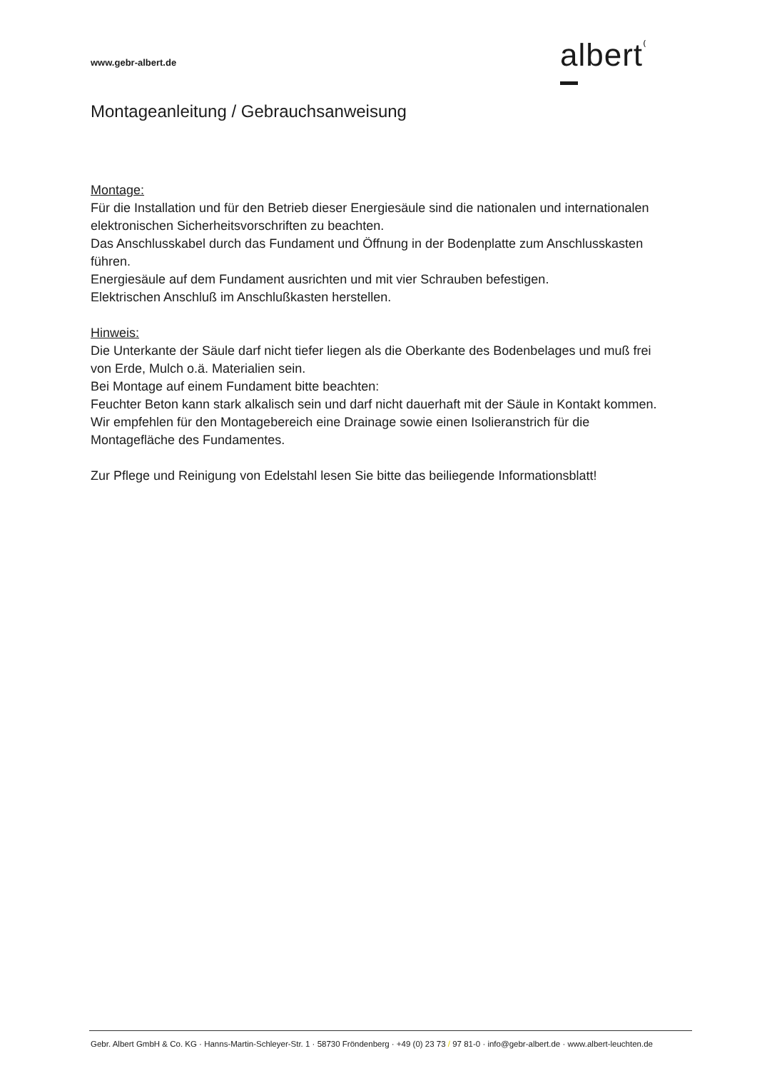www.gebr-albert.de albert⁽
Montageanleitung / Gebrauchsanweisung
Montage:
Für die Installation und für den Betrieb dieser Energiesäule sind die nationalen und internationalen elektronischen Sicherheitsvorschriften zu beachten.
Das Anschlusskabel durch das Fundament und Öffnung in der Bodenplatte zum Anschlusskasten führen.
Energiesäule auf dem Fundament ausrichten und mit vier Schrauben befestigen.
Elektrischen Anschluß im Anschlußkasten herstellen.
Hinweis:
Die Unterkante der Säule darf nicht tiefer liegen als die Oberkante des Bodenbelages und muß frei von Erde, Mulch o.ä. Materialien sein.
Bei Montage auf einem Fundament bitte beachten:
Feuchter Beton kann stark alkalisch sein und darf nicht dauerhaft mit der Säule in Kontakt kommen.
Wir empfehlen für den Montagebereich eine Drainage sowie einen Isolieranstrich für die Montagefläche des Fundamentes.
Zur Pflege und Reinigung von Edelstahl lesen Sie bitte das beiliegende Informationsblatt!
Gebr. Albert GmbH & Co. KG · Hanns-Martin-Schleyer-Str. 1 · 58730 Fröndenberg · +49 (0) 23 73 / 97 81-0 · info@gebr-albert.de · www.albert-leuchten.de